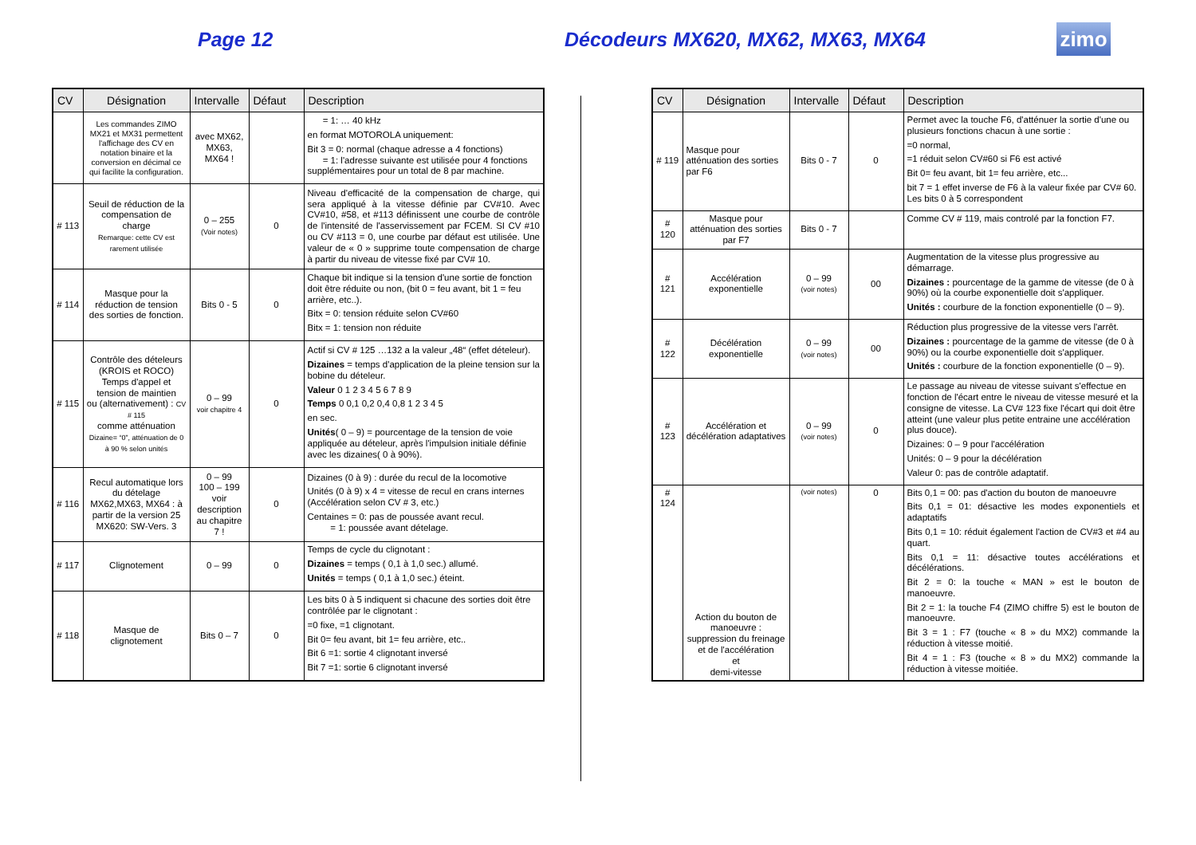Page 12 Décodeurs MX620, MX62, MX63, MX64
zimo
| CV | Désignation | Intervalle | Défaut | Description |
| --- | --- | --- | --- | --- |
| | Les commandes ZIMO MX21 et MX31 permettent l'affichage des CV en notation binaire et la conversion en décimal ce qui facilite la configuration. | avec MX62, MX63, MX64 ! | | = 1: … 40 kHz en format MOTOROLA uniquement: Bit 3 = 0: normal (chaque adresse a 4 fonctions) = 1: l'adresse suivante est utilisée pour 4 fonctions supplémentaires pour un total de 8 par machine. |
| # 113 | Seuil de réduction de la compensation de charge Remarque: cette CV est rarement utilisée | 0 – 255 (Voir notes) | 0 | Niveau d'efficacité de la compensation de charge, qui sera appliqué à la vitesse définie par CV#10. Avec CV#10, #58, et #113 définissent une courbe de contrôle de l'intensité de l'asservissement par FCEM. SI CV #10 ou CV #113 = 0, une courbe par défaut est utilisée. Une valeur de « 0 » supprime toute compensation de charge à partir du niveau de vitesse fixé par CV# 10. |
| # 114 | Masque pour la réduction de tension des sorties de fonction. | Bits 0 - 5 | 0 | Chaque bit indique si la tension d'une sortie de fonction doit être réduite ou non, (bit 0 = feu avant, bit 1 = feu arrière, etc..). Bitx = 0: tension réduite selon CV#60 Bitx = 1: tension non réduite |
| # 115 | Contrôle des dételeurs (KROIS et ROCO) Temps d'appel et tension de maintien ou (alternativement) : CV # 115 comme atténuation Dizaine= “0”, atténuation de 0 à 90 % selon unités | 0 – 99 voir chapitre 4 | 0 | Actif si CV # 125 …132 a la valeur „48“ (effet dételeur). Dizaines = temps d'application de la pleine tension sur la bobine du dételeur. Valeur 0 1 2 3 4 5 6 7 8 9 Temps 0 0,1 0,2 0,4 0,8 1 2 3 4 5 en sec. Unités ( 0 – 9) = pourcentage de la tension de voie appliquée au dételeur, après l'impulsion initiale définie avec les dizaines( 0 à 90%). |
| # 116 | Recul automatique lors du dételage MX62,MX63, MX64 : à partir de la version 25 MX620: SW-Vers. 3 | 0 – 99 100 – 199 voir description au chapitre 7 ! | 0 | Dizaines (0 à 9) : durée du recul de la locomotive Unités (0 à 9) x 4 = vitesse de recul en crans internes (Accélération selon CV # 3, etc.) Centaines = 0: pas de poussée avant recul. = 1: poussée avant dételage. |
| # 117 | Clignotement | 0 – 99 | 0 | Temps de cycle du clignotant : Dizaines = temps ( 0,1 à 1,0 sec.) allumé. Unités = temps ( 0,1 à 1,0 sec.) éteint. |
| # 118 | Masque de clignotement | Bits 0 – 7 | 0 | Les bits 0 à 5 indiquent si chacune des sorties doit être contrôlée par le clignotant : =0 fixe, =1 clignotant. Bit 0= feu avant, bit 1= feu arrière, etc.. Bit 6 =1: sortie 4 clignotant inversé Bit 7 =1: sortie 6 clignotant inversé |
| CV | Désignation | Intervalle | Défaut | Description |
| --- | --- | --- | --- | --- |
| # 119 | Masque pour atténuation des sorties par F6 | Bits 0 - 7 | 0 | Permet avec la touche F6, d'atténuer la sortie d'une ou plusieurs fonctions chacun à une sortie : =0 normal, =1 réduit selon CV#60 si F6 est activé Bit 0= feu avant, bit 1= feu arrière, etc... bit 7 = 1 effet inverse de F6 à la valeur fixée par CV# 60. Les bits 0 à 5 correspondent |
| # 120 | Masque pour atténuation des sorties par F7 | Bits 0 - 7 | | Comme CV # 119, mais controlé par la fonction F7. |
| # 121 | Accélération exponentielle | 0 – 99 (voir notes) | 00 | Augmentation de la vitesse plus progressive au démarrage. Dizaines : pourcentage de la gamme de vitesse (de 0 à 90%) où la courbe exponentielle doit s'appliquer. Unités : courbure de la fonction exponentielle (0 – 9). |
| # 122 | Décélération exponentielle | 0 – 99 (voir notes) | 00 | Réduction plus progressive de la vitesse vers l'arrêt. Dizaines : pourcentage de la gamme de vitesse (de 0 à 90%) ou la courbe exponentielle doit s'appliquer. Unités : courbure de la fonction exponentielle (0 – 9). |
| # 123 | Accélération et décélération adaptatives | 0 – 99 (voir notes) | 0 | Le passage au niveau de vitesse suivant s'effectue en fonction de l'écart entre le niveau de vitesse mesuré et la consigne de vitesse. La CV# 123 fixe l'écart qui doit être atteint (une valeur plus petite entraine une accélération plus douce). Dizaines: 0 – 9 pour l'accélération Unités: 0 – 9 pour la décélération Valeur 0: pas de contrôle adaptatif. |
| # 124 | Action du bouton de manoeuvre : suppression du freinage et de l'accélération et demi-vitesse | (voir notes) | 0 | Bits 0,1 = 00: pas d'action du bouton de manoeuvre Bits 0,1 = 01: désactive les modes exponentiels et adaptatifs Bits 0,1 = 10: réduit également l'action de CV#3 et #4 au quart. Bits 0,1 = 11: désactive toutes accélérations et décélérations. Bit 2 = 0: la touche « MAN » est le bouton de manoeuvre. Bit 2 = 1: la touche F4 (ZIMO chiffre 5) est le bouton de manoeuvre. Bit 3 = 1 : F7 (touche « 8 » du MX2) commande la réduction à vitesse moitié. Bit 4 = 1 : F3 (touche « 8 » du MX2) commande la réduction à vitesse moitiée. |